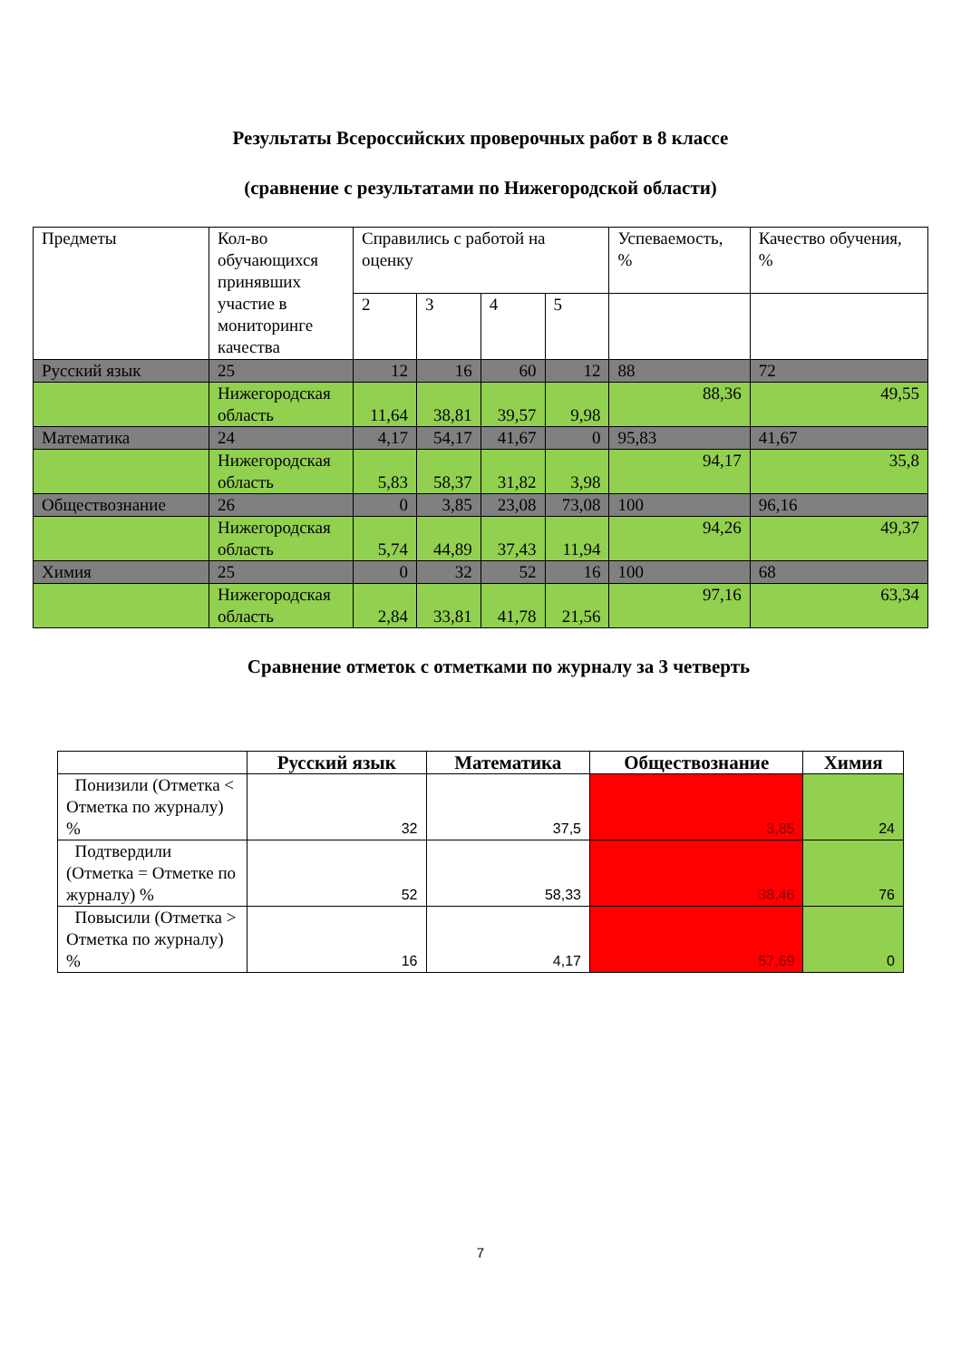Результаты Всероссийских проверочных работ в 8 классе
(сравнение с результатами по Нижегородской области)
| Предметы | Кол-во обучающихся принявших участие в мониторинге качества | Справились с работой на оценку | | | | Успеваемость, % | Качество обучения, % |
| | | 2 | 3 | 4 | 5 | | |
| Русский язык | 25 | 12 | 16 | 60 | 12 | 88 | 72 |
| | Нижегородская область | 11,64 | 38,81 | 39,57 | 9,98 | 88,36 | 49,55 |
| Математика | 24 | 4,17 | 54,17 | 41,67 | 0 | 95,83 | 41,67 |
| | Нижегородская область | 5,83 | 58,37 | 31,82 | 3,98 | 94,17 | 35,8 |
| Обществознание | 26 | 0 | 3,85 | 23,08 | 73,08 | 100 | 96,16 |
| | Нижегородская область | 5,74 | 44,89 | 37,43 | 11,94 | 94,26 | 49,37 |
| Химия | 25 | 0 | 32 | 52 | 16 | 100 | 68 |
| | Нижегородская область | 2,84 | 33,81 | 41,78 | 21,56 | 97,16 | 63,34 |
Сравнение отметок с отметками по журналу за 3 четверть
| | Русский язык | Математика | Обществознание | Химия |
| --- | --- | --- | --- | --- |
| Понизили (Отметка < Отметка по журналу) % | 32 | 37,5 | 3,85 | 24 |
| Подтвердили (Отметка = Отметке по журналу) % | 52 | 58,33 | 38,46 | 76 |
| Повысили (Отметка > Отметка по журналу) % | 16 | 4,17 | 57,69 | 0 |
7